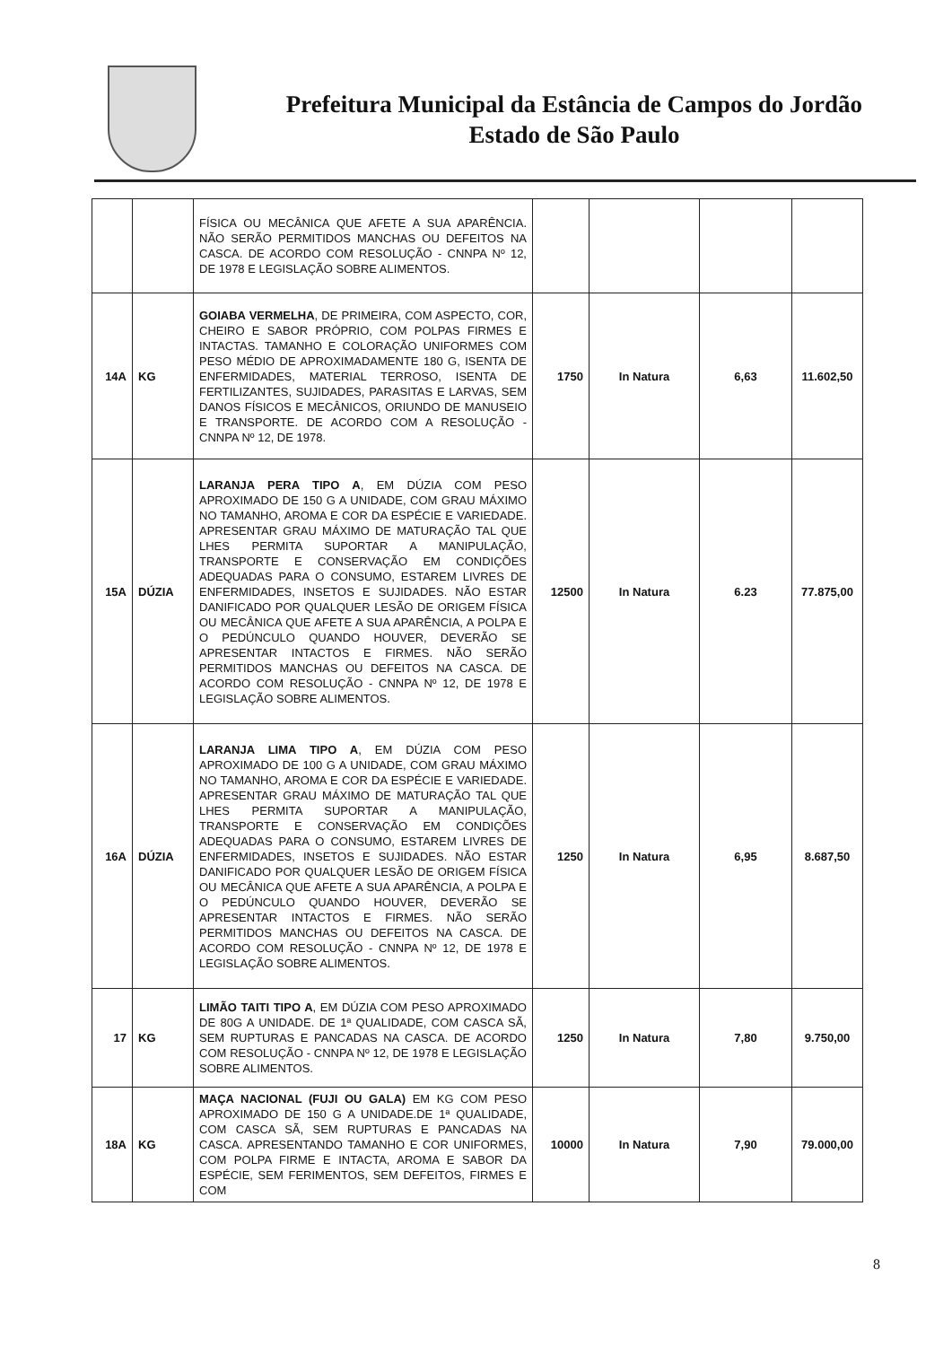Prefeitura Municipal da Estância de Campos do Jordão
Estado de São Paulo
| | | FÍSICA OU MECÂNICA QUE AFETE A SUA APARÊNCIA. NÃO SERÃO PERMITIDOS MANCHAS OU DEFEITOS NA CASCA. DE ACORDO COM RESOLUÇÃO - CNNPA Nº 12, DE 1978 E LEGISLAÇÃO SOBRE ALIMENTOS. | | | | |
| 14A | KG | GOIABA VERMELHA , DE PRIMEIRA, COM ASPECTO, COR, CHEIRO E SABOR PRÓPRIO, COM POLPAS FIRMES E INTACTAS. TAMANHO E COLORAÇÃO UNIFORMES COM PESO MÉDIO DE APROXIMADAMENTE 180 G, ISENTA DE ENFERMIDADES, MATERIAL TERROSO, ISENTA DE FERTILIZANTES, SUJIDADES, PARASITAS E LARVAS, SEM DANOS FÍSICOS E MECÂNICOS, ORIUNDO DE MANUSEIO E TRANSPORTE. DE ACORDO COM A RESOLUÇÃO - CNNPA Nº 12, DE 1978. | 1750 | In Natura | 6,63 | 11.602,50 |
| 15A | DÚZIA | LARANJA PERA TIPO A , EM DÚZIA COM PESO APROXIMADO DE 150 G A UNIDADE, COM GRAU MÁXIMO NO TAMANHO, AROMA E COR DA ESPÉCIE E VARIEDADE. APRESENTAR GRAU MÁXIMO DE MATURAÇÃO TAL QUE LHES PERMITA SUPORTAR A MANIPULAÇÃO, TRANSPORTE E CONSERVAÇÃO EM CONDIÇÕES ADEQUADAS PARA O CONSUMO, ESTAREM LIVRES DE ENFERMIDADES, INSETOS E SUJIDADES. NÃO ESTAR DANIFICADO POR QUALQUER LESÃO DE ORIGEM FÍSICA OU MECÂNICA QUE AFETE A SUA APARÊNCIA, A POLPA E O PEDÚNCULO QUANDO HOUVER, DEVERÃO SE APRESENTAR INTACTOS E FIRMES. NÃO SERÃO PERMITIDOS MANCHAS OU DEFEITOS NA CASCA. DE ACORDO COM RESOLUÇÃO - CNNPA Nº 12, DE 1978 E LEGISLAÇÃO SOBRE ALIMENTOS. | 12500 | In Natura | 6.23 | 77.875,00 |
| 16A | DÚZIA | LARANJA LIMA TIPO A , EM DÚZIA COM PESO APROXIMADO DE 100 G A UNIDADE, COM GRAU MÁXIMO NO TAMANHO, AROMA E COR DA ESPÉCIE E VARIEDADE. APRESENTAR GRAU MÁXIMO DE MATURAÇÃO TAL QUE LHES PERMITA SUPORTAR A MANIPULAÇÃO, TRANSPORTE E CONSERVAÇÃO EM CONDIÇÕES ADEQUADAS PARA O CONSUMO, ESTAREM LIVRES DE ENFERMIDADES, INSETOS E SUJIDADES. NÃO ESTAR DANIFICADO POR QUALQUER LESÃO DE ORIGEM FÍSICA OU MECÂNICA QUE AFETE A SUA APARÊNCIA, A POLPA E O PEDÚNCULO QUANDO HOUVER, DEVERÃO SE APRESENTAR INTACTOS E FIRMES. NÃO SERÃO PERMITIDOS MANCHAS OU DEFEITOS NA CASCA. DE ACORDO COM RESOLUÇÃO - CNNPA Nº 12, DE 1978 E LEGISLAÇÃO SOBRE ALIMENTOS. | 1250 | In Natura | 6,95 | 8.687,50 |
| 17 | KG | LIMÃO TAITI TIPO A , EM DÚZIA COM PESO APROXIMADO DE 80G A UNIDADE. DE 1ª QUALIDADE, COM CASCA SÃ, SEM RUPTURAS E PANCADAS NA CASCA. DE ACORDO COM RESOLUÇÃO - CNNPA Nº 12, DE 1978 E LEGISLAÇÃO SOBRE ALIMENTOS. | 1250 | In Natura | 7,80 | 9.750,00 |
| 18A | KG | MAÇA NACIONAL (FUJI OU GALA) EM KG COM PESO APROXIMADO DE 150 G A UNIDADE.DE 1ª QUALIDADE, COM CASCA SÃ, SEM RUPTURAS E PANCADAS NA CASCA. APRESENTANDO TAMANHO E COR UNIFORMES, COM POLPA FIRME E INTACTA, AROMA E SABOR DA ESPÉCIE, SEM FERIMENTOS, SEM DEFEITOS, FIRMES E COM | 10000 | In Natura | 7,90 | 79.000,00 |
8